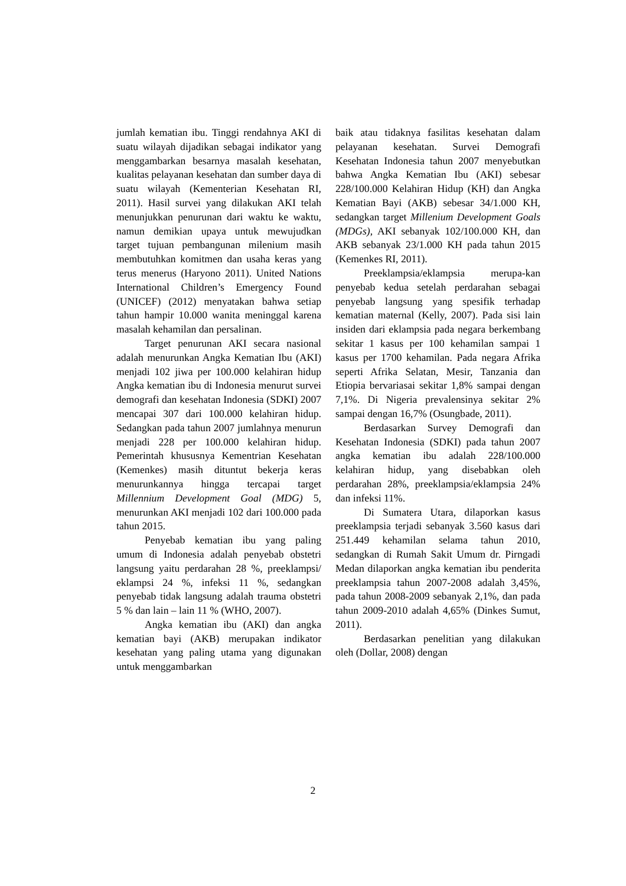jumlah kematian ibu. Tinggi rendahnya AKI di suatu wilayah dijadikan sebagai indikator yang menggambarkan besarnya masalah kesehatan, kualitas pelayanan kesehatan dan sumber daya di suatu wilayah (Kementerian Kesehatan RI, 2011). Hasil survei yang dilakukan AKI telah menunjukkan penurunan dari waktu ke waktu, namun demikian upaya untuk mewujudkan target tujuan pembangunan milenium masih membutuhkan komitmen dan usaha keras yang terus menerus (Haryono 2011). United Nations International Children’s Emergency Found (UNICEF) (2012) menyatakan bahwa setiap tahun hampir 10.000 wanita meninggal karena masalah kehamilan dan persalinan.
Target penurunan AKI secara nasional adalah menurunkan Angka Kematian Ibu (AKI) menjadi 102 jiwa per 100.000 kelahiran hidup Angka kematian ibu di Indonesia menurut survei demografi dan kesehatan Indonesia (SDKI) 2007 mencapai 307 dari 100.000 kelahiran hidup. Sedangkan pada tahun 2007 jumlahnya menurun menjadi 228 per 100.000 kelahiran hidup. Pemerintah khususnya Kementrian Kesehatan (Kemenkes) masih dituntut bekerja keras menurunkannya hingga tercapai target Millennium Development Goal (MDG) 5, menurunkan AKI menjadi 102 dari 100.000 pada tahun 2015.
Penyebab kematian ibu yang paling umum di Indonesia adalah penyebab obstetri langsung yaitu perdarahan 28 %, preeklampsi/ eklampsi 24 %, infeksi 11 %, sedangkan penyebab tidak langsung adalah trauma obstetri 5 % dan lain – lain 11 % (WHO, 2007).
Angka kematian ibu (AKI) dan angka kematian bayi (AKB) merupakan indikator kesehatan yang paling utama yang digunakan untuk menggambarkan
baik atau tidaknya fasilitas kesehatan dalam pelayanan kesehatan. Survei Demografi Kesehatan Indonesia tahun 2007 menyebutkan bahwa Angka Kematian Ibu (AKI) sebesar 228/100.000 Kelahiran Hidup (KH) dan Angka Kematian Bayi (AKB) sebesar 34/1.000 KH, sedangkan target Millenium Development Goals (MDGs), AKI sebanyak 102/100.000 KH, dan AKB sebanyak 23/1.000 KH pada tahun 2015 (Kemenkes RI, 2011).
Preeklampsia/eklampsia merupa-kan penyebab kedua setelah perdarahan sebagai penyebab langsung yang spesifik terhadap kematian maternal (Kelly, 2007). Pada sisi lain insiden dari eklampsia pada negara berkembang sekitar 1 kasus per 100 kehamilan sampai 1 kasus per 1700 kehamilan. Pada negara Afrika seperti Afrika Selatan, Mesir, Tanzania dan Etiopia bervariasai sekitar 1,8% sampai dengan 7,1%. Di Nigeria prevalensinya sekitar 2% sampai dengan 16,7% (Osungbade, 2011).
Berdasarkan Survey Demografi dan Kesehatan Indonesia (SDKI) pada tahun 2007 angka kematian ibu adalah 228/100.000 kelahiran hidup, yang disebabkan oleh perdarahan 28%, preeklampsia/eklampsia 24% dan infeksi 11%.
Di Sumatera Utara, dilaporkan kasus preeklampsia terjadi sebanyak 3.560 kasus dari 251.449 kehamilan selama tahun 2010, sedangkan di Rumah Sakit Umum dr. Pirngadi Medan dilaporkan angka kematian ibu penderita preeklampsia tahun 2007-2008 adalah 3,45%, pada tahun 2008-2009 sebanyak 2,1%, dan pada tahun 2009-2010 adalah 4,65% (Dinkes Sumut, 2011).
Berdasarkan penelitian yang dilakukan oleh (Dollar, 2008) dengan
2